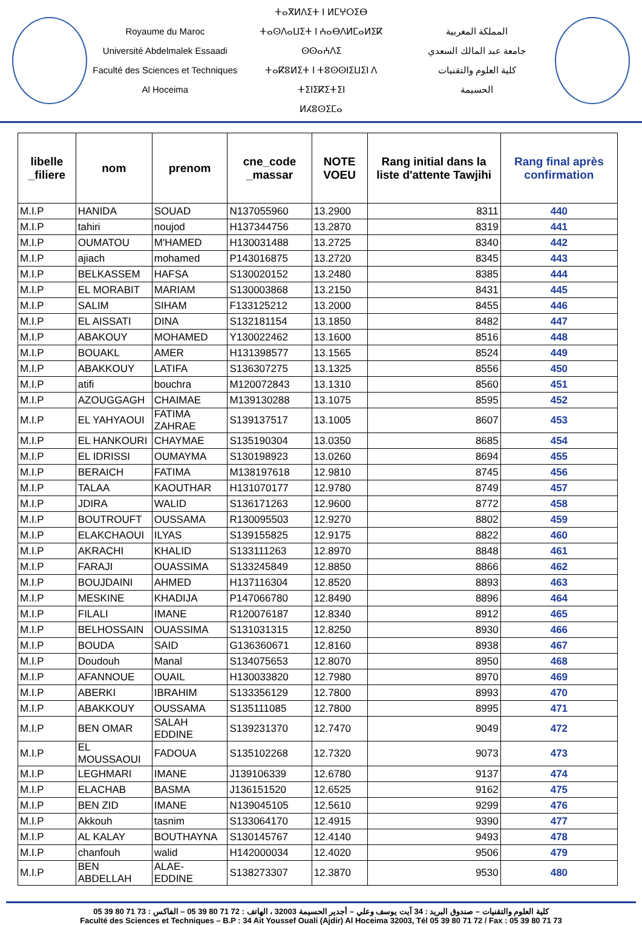Royaume du Maroc
Université Abdelmalek Essaadi
Faculté des Sciences et Techniques
Al Hoceima
ⵜⴰⴳⵍⴷⵉⵜ ⵏ ⵍⵎⵖⵔⵉⴱ
ⵜⴰⵙⴷⴰⵡⵉⵜ ⵏ ⵄⴰⴱⴷⵍⵎⴰⵍⵉⴽ ⵙⵙⴰⵄⴷⵉ
ⵜⴰⴽⵓⵍⵉⵜ ⵏ ⵜⵓⵙⵙⵏⵉⵡⵉⵏ ⴷ ⵜⵉⵏⵉⴽⵉⵜⵉⵏ
ⵍⵃⵓⵙⵉⵎⴰ
المملكة المغربية
جامعة عبد المالك السعدي
كلية العلوم والتقنيات
الحسيمة
| libelle _filiere | nom | prenom | cne_code _massar | NOTE VOEU | Rang initial dans la liste d'attente Tawjihi | Rang final après confirmation |
| --- | --- | --- | --- | --- | --- | --- |
| M.I.P | HANIDA | SOUAD | N137055960 | 13.2900 | 8311 | 440 |
| M.I.P | tahiri | noujod | H137344756 | 13.2870 | 8319 | 441 |
| M.I.P | OUMATOU | M'HAMED | H130031488 | 13.2725 | 8340 | 442 |
| M.I.P | ajiach | mohamed | P143016875 | 13.2720 | 8345 | 443 |
| M.I.P | BELKASSEM | HAFSA | S130020152 | 13.2480 | 8385 | 444 |
| M.I.P | EL MORABIT | MARIAM | S130003868 | 13.2150 | 8431 | 445 |
| M.I.P | SALIM | SIHAM | F133125212 | 13.2000 | 8455 | 446 |
| M.I.P | EL AISSATI | DINA | S132181154 | 13.1850 | 8482 | 447 |
| M.I.P | ABAKOUY | MOHAMED | Y130022462 | 13.1600 | 8516 | 448 |
| M.I.P | BOUAKL | AMER | H131398577 | 13.1565 | 8524 | 449 |
| M.I.P | ABAKKOUY | LATIFA | S136307275 | 13.1325 | 8556 | 450 |
| M.I.P | atifi | bouchra | M120072843 | 13.1310 | 8560 | 451 |
| M.I.P | AZOUGGAGH | CHAIMAE | M139130288 | 13.1075 | 8595 | 452 |
| M.I.P | EL YAHYAOUI | FATIMA ZAHRAE | S139137517 | 13.1005 | 8607 | 453 |
| M.I.P | EL HANKOURI | CHAYMAE | S135190304 | 13.0350 | 8685 | 454 |
| M.I.P | EL IDRISSI | OUMAYMA | S130198923 | 13.0260 | 8694 | 455 |
| M.I.P | BERAICH | FATIMA | M138197618 | 12.9810 | 8745 | 456 |
| M.I.P | TALAA | KAOUTHAR | H131070177 | 12.9780 | 8749 | 457 |
| M.I.P | JDIRA | WALID | S136171263 | 12.9600 | 8772 | 458 |
| M.I.P | BOUTROUFT | OUSSAMA | R130095503 | 12.9270 | 8802 | 459 |
| M.I.P | ELAKCHAOUI | ILYAS | S139155825 | 12.9175 | 8822 | 460 |
| M.I.P | AKRACHI | KHALID | S133111263 | 12.8970 | 8848 | 461 |
| M.I.P | FARAJI | OUASSIMA | S133245849 | 12.8850 | 8866 | 462 |
| M.I.P | BOUJDAINI | AHMED | H137116304 | 12.8520 | 8893 | 463 |
| M.I.P | MESKINE | KHADIJA | P147066780 | 12.8490 | 8896 | 464 |
| M.I.P | FILALI | IMANE | R120076187 | 12.8340 | 8912 | 465 |
| M.I.P | BELHOSSAIN | OUASSIMA | S131031315 | 12.8250 | 8930 | 466 |
| M.I.P | BOUDA | SAID | G136360671 | 12.8160 | 8938 | 467 |
| M.I.P | Doudouh | Manal | S134075653 | 12.8070 | 8950 | 468 |
| M.I.P | AFANNOUE | OUAIL | H130033820 | 12.7980 | 8970 | 469 |
| M.I.P | ABERKI | IBRAHIM | S133356129 | 12.7800 | 8993 | 470 |
| M.I.P | ABAKKOUY | OUSSAMA | S135111085 | 12.7800 | 8995 | 471 |
| M.I.P | BEN OMAR | SALAH EDDINE | S139231370 | 12.7470 | 9049 | 472 |
| M.I.P | EL MOUSSAOUI | FADOUA | S135102268 | 12.7320 | 9073 | 473 |
| M.I.P | LEGHMARI | IMANE | J139106339 | 12.6780 | 9137 | 474 |
| M.I.P | ELACHAB | BASMA | J136151520 | 12.6525 | 9162 | 475 |
| M.I.P | BEN ZID | IMANE | N139045105 | 12.5610 | 9299 | 476 |
| M.I.P | Akkouh | tasnim | S133064170 | 12.4915 | 9390 | 477 |
| M.I.P | AL KALAY | BOUTHAYNA | S130145767 | 12.4140 | 9493 | 478 |
| M.I.P | chanfouh | walid | H142000034 | 12.4020 | 9506 | 479 |
| M.I.P | BEN ABDELLAH | ALAE- EDDINE | S138273307 | 12.3870 | 9530 | 480 |
كلية العلوم والتقنيات – صندوق البريد : 34 آيت يوسف وعلي – أجدير الحسيمة 32003 ، الهاتف : 72 71 80 39 05 – الفاكس : 73 71 80 39 05
Faculté des Sciences et Techniques – B.P : 34 Ait Youssef Ouali (Ajdir) Al Hoceima 32003, Tél 05 39 80 71 72 / Fax : 05 39 80 71 73